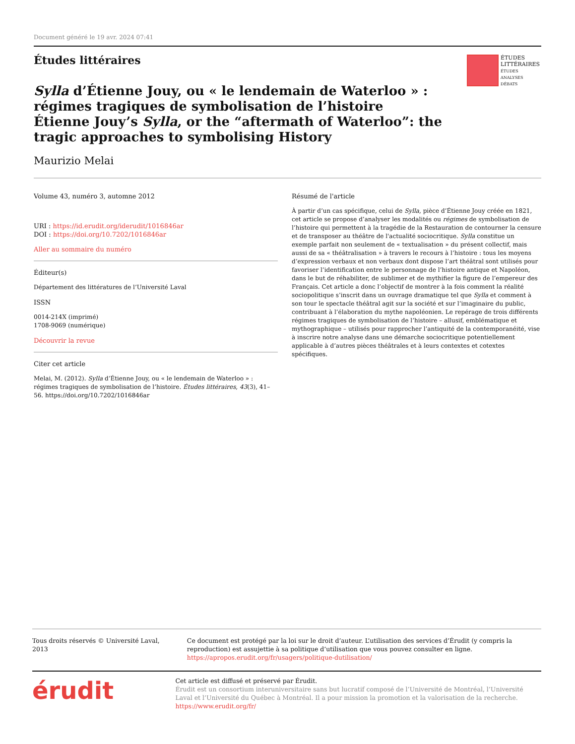Document généré le 19 avr. 2024 07:41
Études littéraires
Sylla d’Étienne Jouy, ou « le lendemain de Waterloo » : régimes tragiques de symbolisation de l’histoire
Étienne Jouy’s Sylla, or the “aftermath of Waterloo”: the tragic approaches to symbolising History
Maurizio Melai
Volume 43, numéro 3, automne 2012
URI : https://id.erudit.org/iderudit/1016846ar
DOI : https://doi.org/10.7202/1016846ar
Aller au sommaire du numéro
Éditeur(s)
Département des littératures de l’Université Laval
ISSN
0014-214X (imprimé)
1708-9069 (numérique)
Découvrir la revue
Citer cet article
Melai, M. (2012). Sylla d’Étienne Jouy, ou « le lendemain de Waterloo » : régimes tragiques de symbolisation de l’histoire. Études littéraires, 43(3), 41–56. https://doi.org/10.7202/1016846ar
Résumé de l'article
À partir d’un cas spécifique, celui de Sylla, pièce d’Étienne Jouy créée en 1821, cet article se propose d’analyser les modalités ou régimes de symbolisation de l’histoire qui permettent à la tragédie de la Restauration de contourner la censure et de transposer au théâtre de l'actualité sociocritique. Sylla constitue un exemple parfait non seulement de « textualisation » du présent collectif, mais aussi de sa « théâtralisation » à travers le recours à l’histoire : tous les moyens d’expression verbaux et non verbaux dont dispose l’art théâtral sont utilisés pour favoriser l’identification entre le personnage de l’histoire antique et Napoléon, dans le but de réhabiliter, de sublimer et de mythifier la figure de l’empereur des Français. Cet article a donc l’objectif de montrer à la fois comment la réalité sociopolitique s’inscrit dans un ouvrage dramatique tel que Sylla et comment à son tour le spectacle théâtral agit sur la société et sur l’imaginaire du public, contribuant à l’élaboration du mythe napoléonien. Le repérage de trois différents régimes tragiques de symbolisation de l’histoire – allusif, emblématique et mythographique – utilisés pour rapprocher l’antiquité de la contemporanéité, vise à inscrire notre analyse dans une démarche sociocritique potentiellement applicable à d’autres pièces théâtrales et à leurs contextes et cotextes spécifiques.
ÉTUDES
LITTÉRAIRES
ÉTUDES
ANALYSES
DÉBATS
Tous droits réservés © Université Laval, 2013 Ce document est protégé par la loi sur le droit d’auteur. L’utilisation des services d’Érudit (y compris la reproduction) est assujettie à sa politique d’utilisation que vous pouvez consulter en ligne.
https://apropos.erudit.org/fr/usagers/politique-dutilisation/
érudit
Cet article est diffusé et préservé par Érudit.
Érudit est un consortium interuniversitaire sans but lucratif composé de l’Université de Montréal, l’Université Laval et l’Université du Québec à Montréal. Il a pour mission la promotion et la valorisation de la recherche.
https://www.erudit.org/fr/